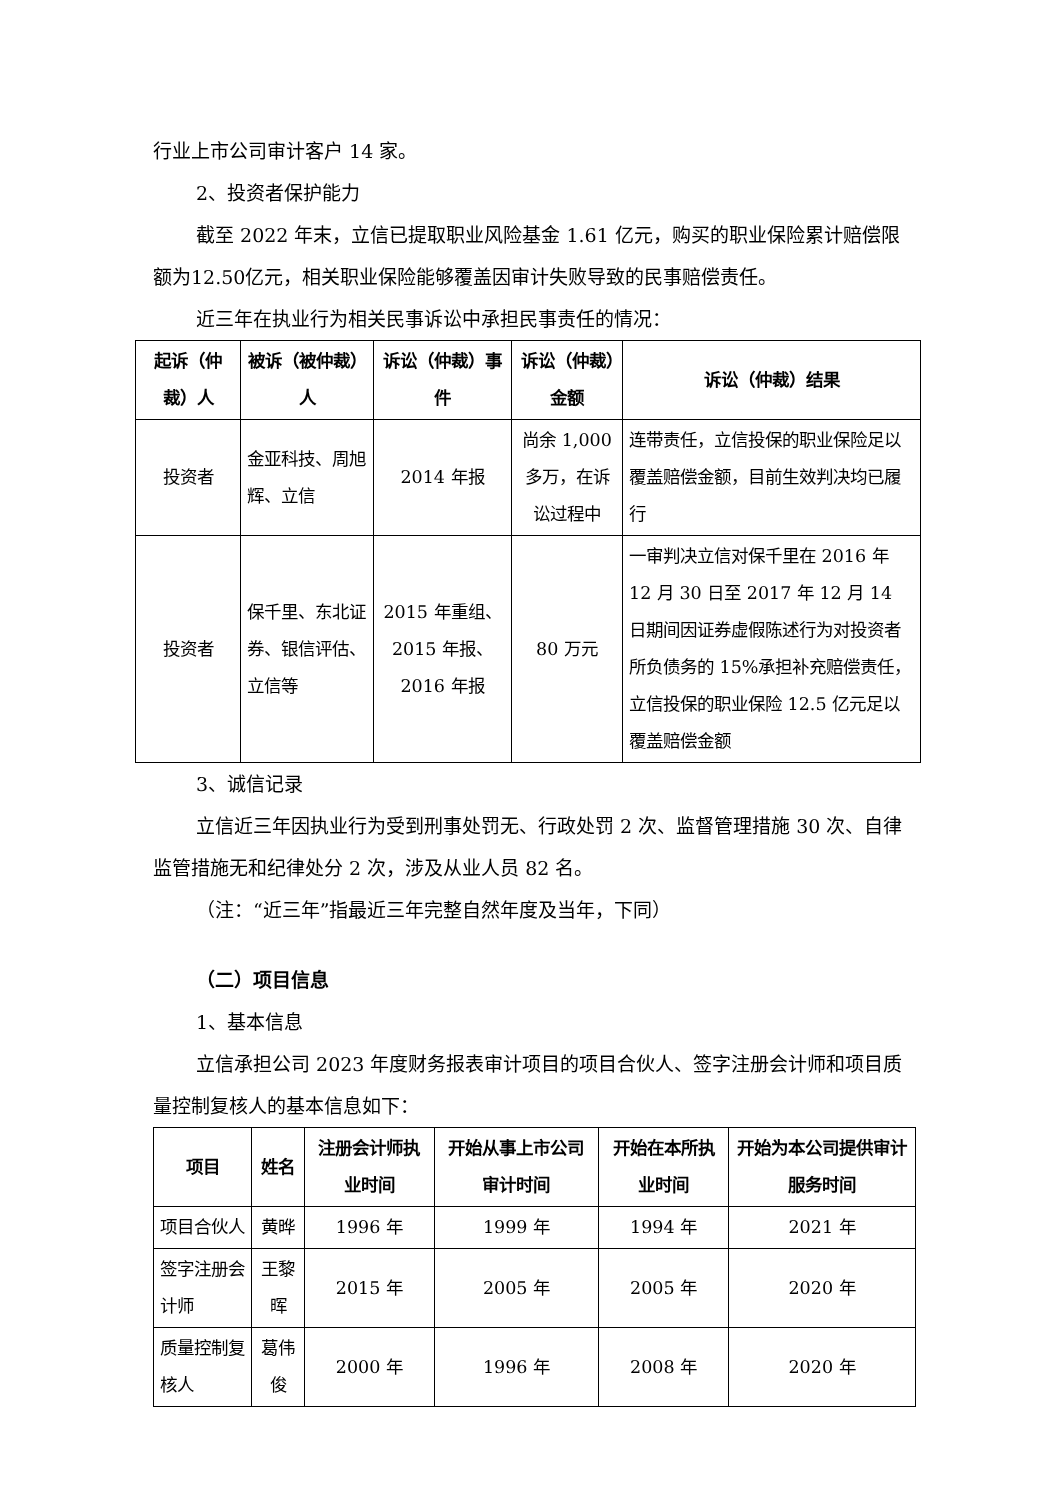行业上市公司审计客户 14 家。
2、投资者保护能力
截至 2022 年末，立信已提取职业风险基金 1.61 亿元，购买的职业保险累计赔偿限额为12.50亿元，相关职业保险能够覆盖因审计失败导致的民事赔偿责任。
近三年在执业行为相关民事诉讼中承担民事责任的情况：
| 起诉（仲裁）人 | 被诉（被仲裁）人 | 诉讼（仲裁）事件 | 诉讼（仲裁）金额 | 诉讼（仲裁）结果 |
| --- | --- | --- | --- | --- |
| 投资者 | 金亚科技、周旭辉、立信 | 2014 年报 | 尚余 1,000 多万，在诉讼过程中 | 连带责任，立信投保的职业保险足以覆盖赔偿金额，目前生效判决均已履行 |
| 投资者 | 保千里、东北证券、银信评估、立信等 | 2015 年重组、2015 年报、2016 年报 | 80 万元 | 一审判决立信对保千里在 2016 年 12 月 30 日至 2017 年 12 月 14 日期间因证券虚假陈述行为对投资者所负债务的 15%承担补充赔偿责任，立信投保的职业保险 12.5 亿元足以覆盖赔偿金额 |
3、诚信记录
立信近三年因执业行为受到刑事处罚无、行政处罚 2 次、监督管理措施 30 次、自律监管措施无和纪律处分 2 次，涉及从业人员 82 名。
（注：“近三年”指最近三年完整自然年度及当年，下同）
（二）项目信息
1、基本信息
立信承担公司 2023 年度财务报表审计项目的项目合伙人、签字注册会计师和项目质量控制复核人的基本信息如下：
| 项目 | 姓名 | 注册会计师执业时间 | 开始从事上市公司审计时间 | 开始在本所执业时间 | 开始为本公司提供审计服务时间 |
| --- | --- | --- | --- | --- | --- |
| 项目合伙人 | 黄晔 | 1996 年 | 1999 年 | 1994 年 | 2021 年 |
| 签字注册会计师 | 王黎晖 | 2015 年 | 2005 年 | 2005 年 | 2020 年 |
| 质量控制复核人 | 葛伟俊 | 2000 年 | 1996 年 | 2008 年 | 2020 年 |